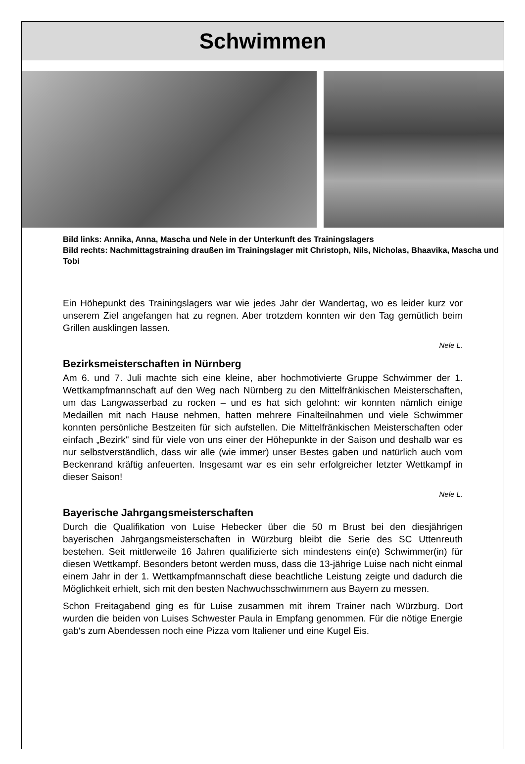Schwimmen
Bild links: Annika, Anna, Mascha und Nele in der Unterkunft des Trainingslagers
Bild rechts: Nachmittagstraining draußen im Trainingslager mit Christoph, Nils, Nicholas, Bhaavika, Mascha und Tobi
Ein Höhepunkt des Trainingslagers war wie jedes Jahr der Wandertag, wo es leider kurz vor unserem Ziel angefangen hat zu regnen. Aber trotzdem konnten wir den Tag gemütlich beim Grillen ausklingen lassen.
Nele L.
Bezirksmeisterschaften in Nürnberg
Am 6. und 7. Juli machte sich eine kleine, aber hochmotivierte Gruppe Schwimmer der 1. Wettkampfmannschaft auf den Weg nach Nürnberg zu den Mittelfränkischen Meisterschaften, um das Langwasserbad zu rocken – und es hat sich gelohnt: wir konnten nämlich einige Medaillen mit nach Hause nehmen, hatten mehrere Finalteilnahmen und viele Schwimmer konnten persönliche Bestzeiten für sich aufstellen. Die Mittelfränkischen Meisterschaften oder einfach „Bezirk" sind für viele von uns einer der Höhepunkte in der Saison und deshalb war es nur selbstverständlich, dass wir alle (wie immer) unser Bestes gaben und natürlich auch vom Beckenrand kräftig anfeuerten. Insgesamt war es ein sehr erfolgreicher letzter Wettkampf in dieser Saison!
Nele L.
Bayerische Jahrgangsmeisterschaften
Durch die Qualifikation von Luise Hebecker über die 50 m Brust bei den diesjährigen bayerischen Jahrgangsmeisterschaften in Würzburg bleibt die Serie des SC Uttenreuth bestehen. Seit mittlerweile 16 Jahren qualifizierte sich mindestens ein(e) Schwimmer(in) für diesen Wettkampf. Besonders betont werden muss, dass die 13-jährige Luise nach nicht einmal einem Jahr in der 1. Wettkampfmannschaft diese beachtliche Leistung zeigte und dadurch die Möglichkeit erhielt, sich mit den besten Nachwuchsschwimmern aus Bayern zu messen.
Schon Freitagabend ging es für Luise zusammen mit ihrem Trainer nach Würzburg. Dort wurden die beiden von Luises Schwester Paula in Empfang genommen. Für die nötige Energie gab‘s zum Abendessen noch eine Pizza vom Italiener und eine Kugel Eis.